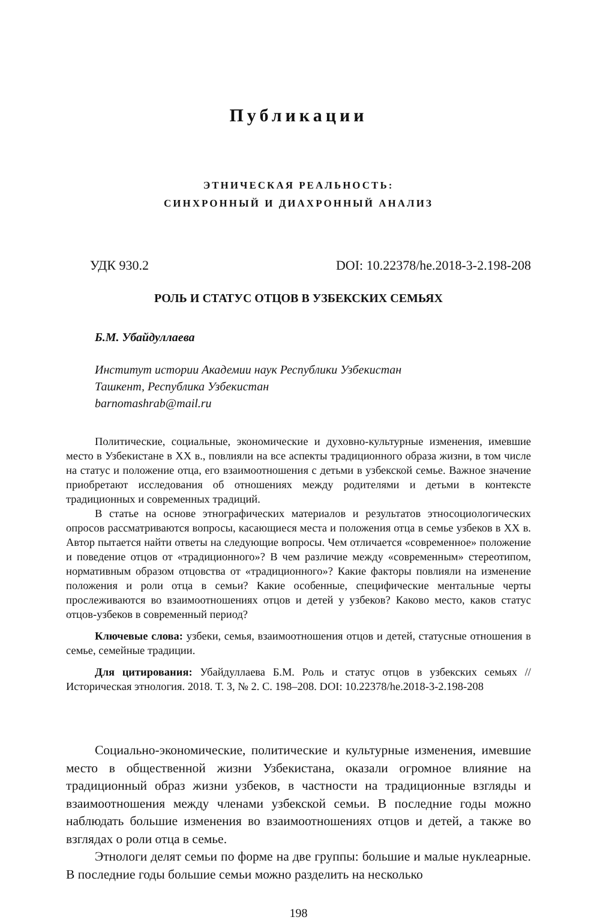Публикации
ЭТНИЧЕСКАЯ РЕАЛЬНОСТЬ:
СИНХРОННЫЙ И ДИАХРОННЫЙ АНАЛИЗ
УДК 930.2 DOI: 10.22378/he.2018-3-2.198-208
РОЛЬ И СТАТУС ОТЦОВ В УЗБЕКСКИХ СЕМЬЯХ
Б.М. Убайдуллаева
Институт истории Академии наук Республики Узбекистан
Ташкент, Республика Узбекистан
barnomashrab@mail.ru
Политические, социальные, экономические и духовно-культурные изменения, имевшие место в Узбекистане в XX в., повлияли на все аспекты традиционного образа жизни, в том числе на статус и положение отца, его взаимоотношения с детьми в узбекской семье. Важное значение приобретают исследования об отношениях между родителями и детьми в контексте традиционных и современных традиций.
В статье на основе этнографических материалов и результатов этносоциологических опросов рассматриваются вопросы, касающиеся места и положения отца в семье узбеков в XX в. Автор пытается найти ответы на следующие вопросы. Чем отличается «современное» положение и поведение отцов от «традиционного»? В чем различие между «современным» стереотипом, нормативным образом отцовства от «традиционного»? Какие факторы повлияли на изменение положения и роли отца в семьи? Какие особенные, специфические ментальные черты прослеживаются во взаимоотношениях отцов и детей у узбеков? Каково место, каков статус отцов-узбеков в современный период?
Ключевые слова: узбеки, семья, взаимоотношения отцов и детей, статусные отношения в семье, семейные традиции.
Для цитирования: Убайдуллаева Б.М. Роль и статус отцов в узбекских семьях // Историческая этнология. 2018. Т. 3, № 2. С. 198–208. DOI: 10.22378/he.2018-3-2.198-208
Социально-экономические, политические и культурные изменения, имевшие место в общественной жизни Узбекистана, оказали огромное влияние на традиционный образ жизни узбеков, в частности на традиционные взгляды и взаимоотношения между членами узбекской семьи. В последние годы можно наблюдать большие изменения во взаимоотношениях отцов и детей, а также во взглядах о роли отца в семье.
Этнологи делят семьи по форме на две группы: большие и малые нуклеарные. В последние годы большие семьи можно разделить на несколько
198